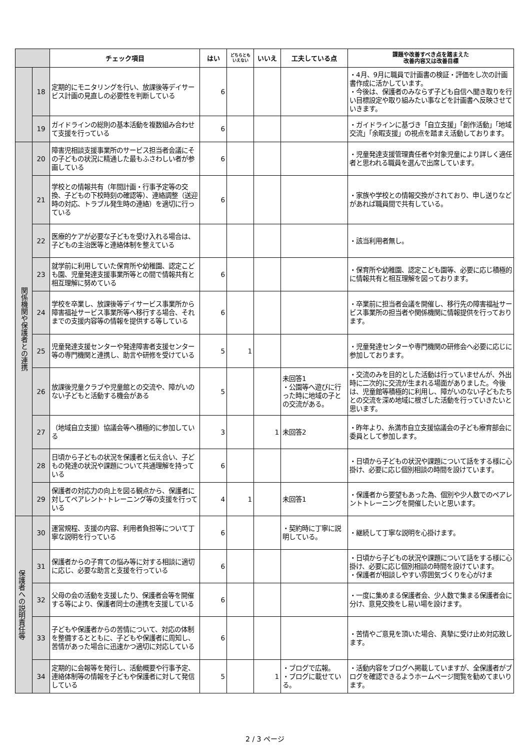| | | チェック項目 | はい | どちらともいえない | いいえ | 工夫している点 | 課題や改善すべき点を踏まえた 改善内容又は改善目標 |
| --- | --- | --- | --- | --- | --- | --- | --- |
| | 18 | 定期的にモニタリングを行い、放課後等デイサービス計画の見直しの必要性を判断している | 6 | | | | ・4月、9月に職員で計画書の検証・評価をし次の計画書作成に活かしています。 ・今後は、保護者のみならず子ども自信へ聞き取りを行い目標設定や取り組みたい事などを計画書へ反映させていきます。 |
| | 19 | ガイドラインの総則の基本活動を複数組み合わせて支援を行っている | 6 | | | | ・ガイドラインに基づき「自立支援」「創作活動」「地域交流」「余暇支援」の視点を踏まえ活動しております。 |
| 関係機関や保護者との連携 | 20 | 障害児相談支援事業所のサービス担当者会議にその子どもの状況に精通した最もふさわしい者が参画している | 6 | | | | ・児童発達支援管理責任者や対象児童により詳しく適任者と思われる職員を選んで出席しています。 |
| | 21 | 学校との情報共有（年間計画・行事予定等の交換、子どもの下校時刻の確認等）、連絡調整（送迎時の対応、トラブル発生時の連絡）を適切に行っている | 6 | | | | ・家族や学校との情報交換がされており、申し送りなどがあれば職員間で共有している。 |
| | 22 | 医療的ケアが必要な子どもを受け入れる場合は、子どもの主治医等と連絡体制を整えている | | | | | ・該当利用者無し。 |
| | 23 | 就学前に利用していた保育所や幼稚園、認定こども園、児童発達支援事業所等との間で情報共有と相互理解に努めている | 6 | | | | ・保育所や幼稚園、認定こども園等、必要に応じ積極的に情報共有と相互理解を図っております。 |
| | 24 | 学校を卒業し、放課後等デイサービス事業所から障害福祉サービス事業所等へ移行する場合、それまでの支援内容等の情報を提供する等している | 6 | | | | ・卒業前に担当者会議を開催し、移行先の障害福祉サービス事業所の担当者や関係機関に情報提供を行っております。 |
| | 25 | 児童発達支援センターや発達障害者支援センター等の専門機関と連携し、助言や研修を受けている | 5 | 1 | | | ・児童発達センターや専門機関の研修会へ必要に応じに参加しております。 |
| | 26 | 放課後児童クラブや児童館との交流や、障がいのない子どもと活動する機会がある | 5 | | | 未回答1 ・公園等へ遊びに行った時に地域の子との交流がある。 | ・交流のみを目的とした活動は行っていませんが、外出時に二次的に交流が生まれる場面がありました。今後は、児童館等積極的に利用し、障がいのない子どもたちとの交流を深め地域に根ざした活動を行っていきたいと思います。 |
| | 27 | （地域自立支援）協議会等へ積極的に参加している | 3 | | 1 | 未回答2 | ・昨年より、糸満市自立支援協議会の子ども療育部会に委員として参加します。 |
| | 28 | 日頃から子どもの状況を保護者と伝え合い、子どもの発達の状況や課題について共通理解を持っている | 6 | | | | ・日頃から子どもの状況や課題について話をする様に心掛け、必要に応じ個別相談の時間を設けています。 |
| | 29 | 保護者の対応力の向上を図る観点から、保護者に対してペアレント･トレーニング等の支援を行っている | 4 | 1 | | 未回答1 | ・保護者から要望もあった為、個別や少人数でのペアレントトレーニングを開催したいと思います。 |
| 保護者への説明責任等 | 30 | 運営規程、支援の内容、利用者負担等について丁寧な説明を行っている | 6 | | | ・契約時に丁寧に説明している。 | ・継続して丁寧な説明を心掛けます。 |
| | 31 | 保護者からの子育ての悩み等に対する相談に適切に応じ、必要な助言と支援を行っている | 6 | | | | ・日頃から子どもの状況や課題について話をする様に心掛け、必要に応じ個別相談の時間を設けています。 ・保護者が相談しやすい雰囲気づくりを心がけま |
| | 32 | 父母の会の活動を支援したり、保護者会等を開催する等により、保護者同士の連携を支援している | 6 | | | | ・一度に集めまる保護者会、少人数で集まる保護者会に分け、意見交換をし易い場を設けます。 |
| | 33 | 子どもや保護者からの苦情について、対応の体制を整備するとともに、子どもや保護者に周知し、苦情があった場合に迅速かつ適切に対応している | 6 | | | | ・苦情やご意見を頂いた場合、真摯に受け止め対応致します。 |
| | 34 | 定期的に会報等を発行し、活動概要や行事予定、連絡体制等の情報を子どもや保護者に対して発信している | 5 | | 1 | ・ブログで広報。 ・ブログに載せている。 | ・活動内容をブログへ掲載していますが、全保護者がブログを確認できるようホームページ閲覧を勧めてまいります。 |
2 / 3 ページ